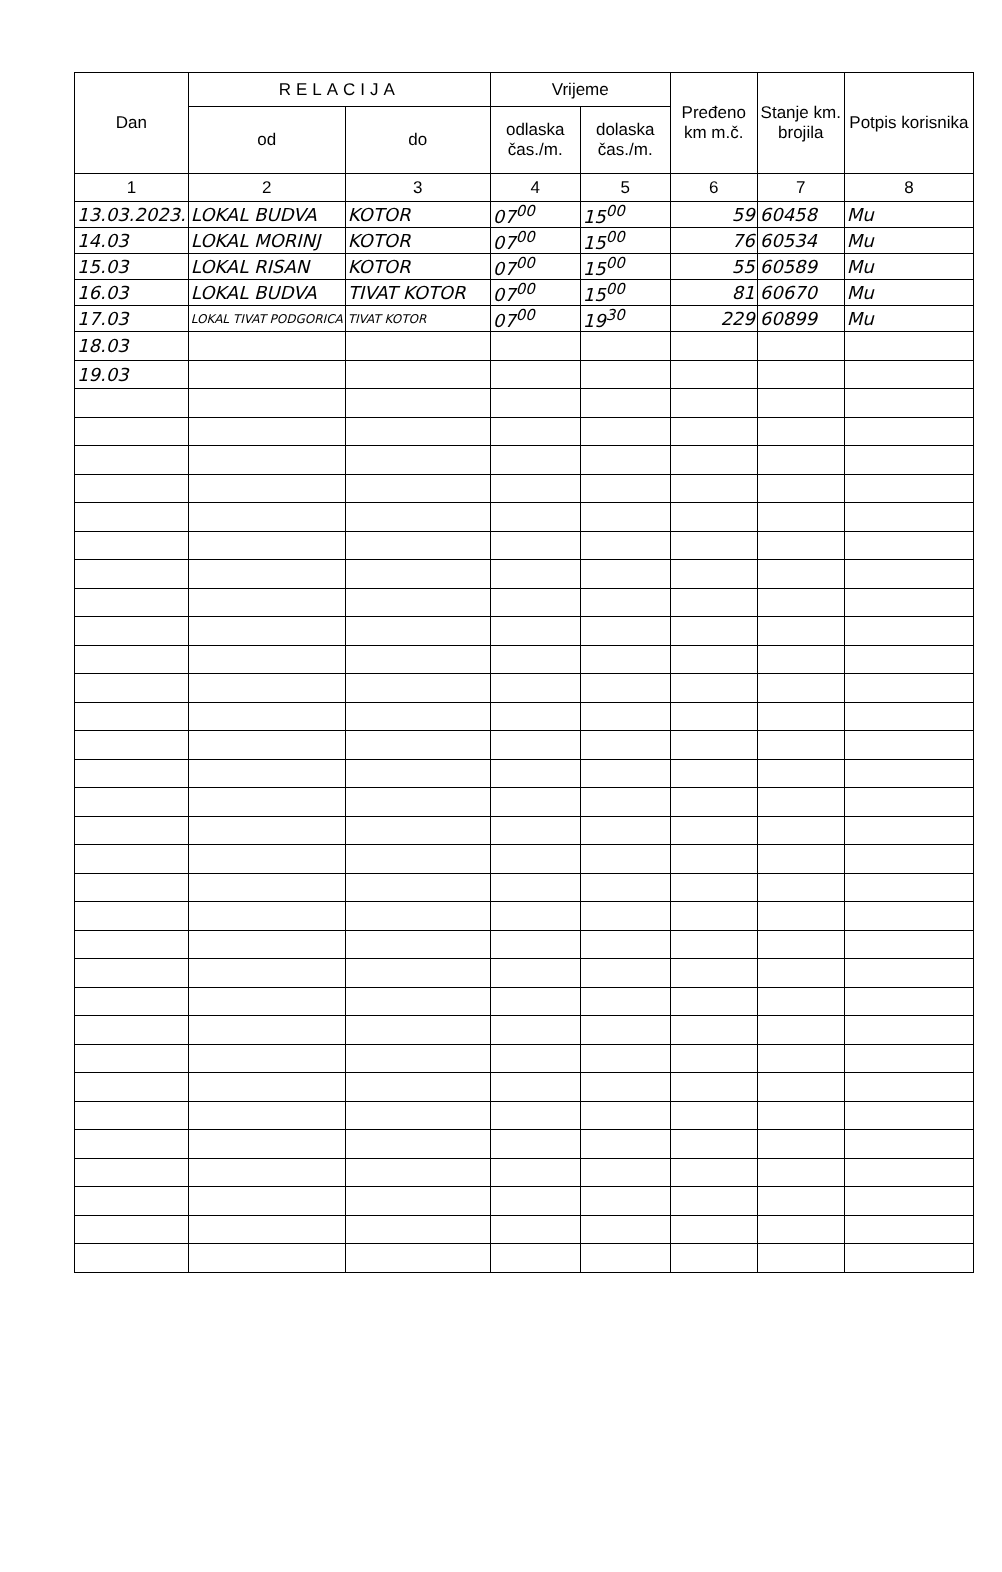| Dan | RELACIJA | | Vrijeme | | Pređeno km m.č. | Stanje km. brojila | Potpis korisnika |
| --- | --- | --- | --- | --- | --- | --- | --- |
| | od | do | odlaska čas./m. | dolaska čas./m. | | | |
| 1 | 2 | 3 | 4 | 5 | 6 | 7 | 8 |
| 13.03.2023. | LOKAL BUDVA | KOTOR | 07<sup>00</sup> | 15<sup>00</sup> | 59 | 60458 | Mu |
| 14.03 | LOKAL MORINJ | KOTOR | 07<sup>00</sup> | 15<sup>00</sup> | 76 | 60534 | Mu |
| 15.03 | LOKAL RISAN | KOTOR | 07<sup>00</sup> | 15<sup>00</sup> | 55 | 60589 | Mu |
| 16.03 | LOKAL BUDVA | TIVAT KOTOR | 07<sup>00</sup> | 15<sup>00</sup> | 81 | 60670 | Mu |
| 17.03 | LOKAL TIVAT PODGORICA | TIVAT KOTOR | 07<sup>00</sup> | 19<sup>30</sup> | 229 | 60899 | Mu |
| 18.03 | | | | | | | |
| 19.03 | | | | | | | |